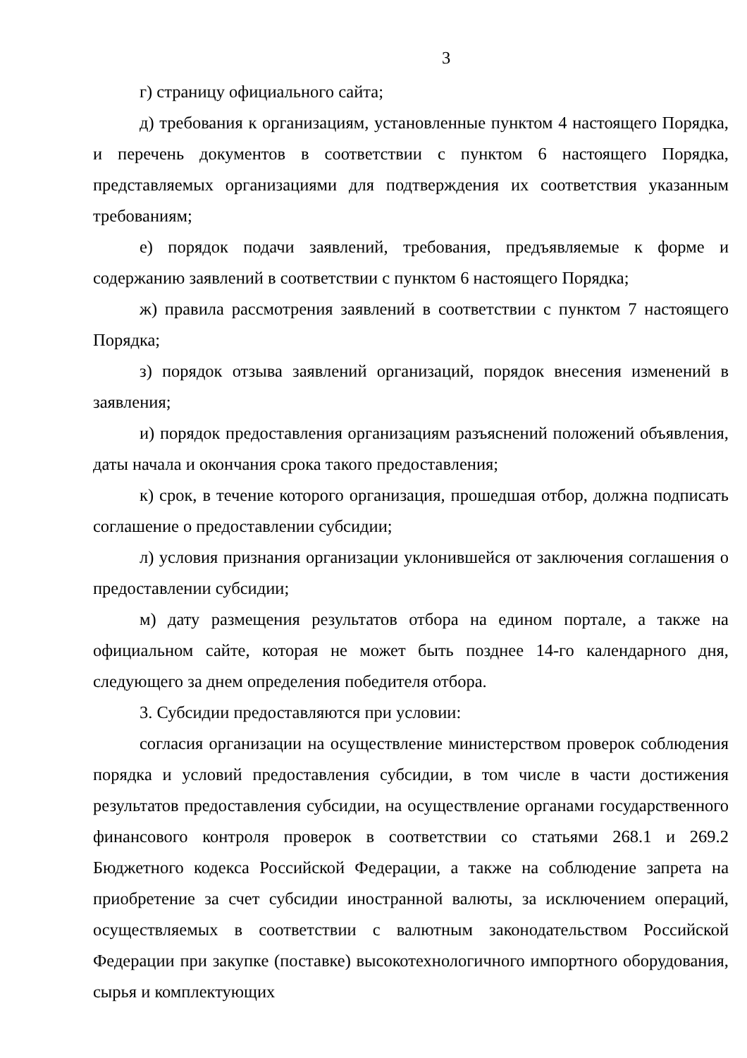3
г) страницу официального сайта;
д) требования к организациям, установленные пунктом 4 настоящего Порядка, и перечень документов в соответствии с пунктом 6 настоящего Порядка, представляемых организациями для подтверждения их соответствия указанным требованиям;
е) порядок подачи заявлений, требования, предъявляемые к форме и содержанию заявлений в соответствии с пунктом 6 настоящего Порядка;
ж) правила рассмотрения заявлений в соответствии с пунктом 7 настоящего Порядка;
з) порядок отзыва заявлений организаций, порядок внесения изменений в заявления;
и) порядок предоставления организациям разъяснений положений объявления, даты начала и окончания срока такого предоставления;
к) срок, в течение которого организация, прошедшая отбор, должна подписать соглашение о предоставлении субсидии;
л) условия признания организации уклонившейся от заключения соглашения о предоставлении субсидии;
м) дату размещения результатов отбора на едином портале, а также на официальном сайте, которая не может быть позднее 14-го календарного дня, следующего за днем определения победителя отбора.
3. Субсидии предоставляются при условии:
согласия организации на осуществление министерством проверок соблюдения порядка и условий предоставления субсидии, в том числе в части достижения результатов предоставления субсидии, на осуществление органами государственного финансового контроля проверок в соответствии со статьями 268.1 и 269.2 Бюджетного кодекса Российской Федерации, а также на соблюдение запрета на приобретение за счет субсидии иностранной валюты, за исключением операций, осуществляемых в соответствии с валютным законодательством Российской Федерации при закупке (поставке) высокотехнологичного импортного оборудования, сырья и комплектующих